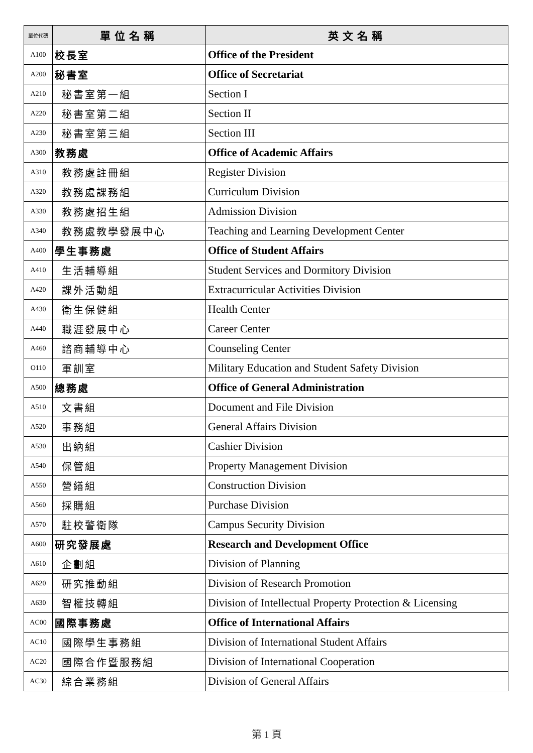| 單位代碼 | 單位名稱 | 英文名稱 |
| --- | --- | --- |
| A100 | 校長室 | Office of the President |
| A200 | 秘書室 | Office of Secretariat |
| A210 | 秘書室第一組 | Section I |
| A220 | 秘書室第二組 | Section II |
| A230 | 秘書室第三組 | Section III |
| A300 | 教務處 | Office of Academic Affairs |
| A310 | 教務處註冊組 | Register Division |
| A320 | 教務處課務組 | Curriculum Division |
| A330 | 教務處招生組 | Admission Division |
| A340 | 教務處教學發展中心 | Teaching and Learning Development Center |
| A400 | 學生事務處 | Office of Student Affairs |
| A410 | 生活輔導組 | Student Services and Dormitory Division |
| A420 | 課外活動組 | Extracurricular Activities Division |
| A430 | 衛生保健組 | Health Center |
| A440 | 職涯發展中心 | Career Center |
| A460 | 諮商輔導中心 | Counseling Center |
| O110 | 軍訓室 | Military Education and Student Safety Division |
| A500 | 總務處 | Office of General Administration |
| A510 | 文書組 | Document and File Division |
| A520 | 事務組 | General Affairs Division |
| A530 | 出納組 | Cashier Division |
| A540 | 保管組 | Property Management Division |
| A550 | 營繕組 | Construction Division |
| A560 | 採購組 | Purchase Division |
| A570 | 駐校警衛隊 | Campus Security Division |
| A600 | 研究發展處 | Research and Development Office |
| A610 | 企劃組 | Division of Planning |
| A620 | 研究推動組 | Division of Research Promotion |
| A630 | 智權技轉組 | Division of Intellectual Property Protection & Licensing |
| AC00 | 國際事務處 | Office of International Affairs |
| AC10 | 國際學生事務組 | Division of International Student Affairs |
| AC20 | 國際合作暨服務組 | Division of International Cooperation |
| AC30 | 綜合業務組 | Division of General Affairs |
第 1 頁